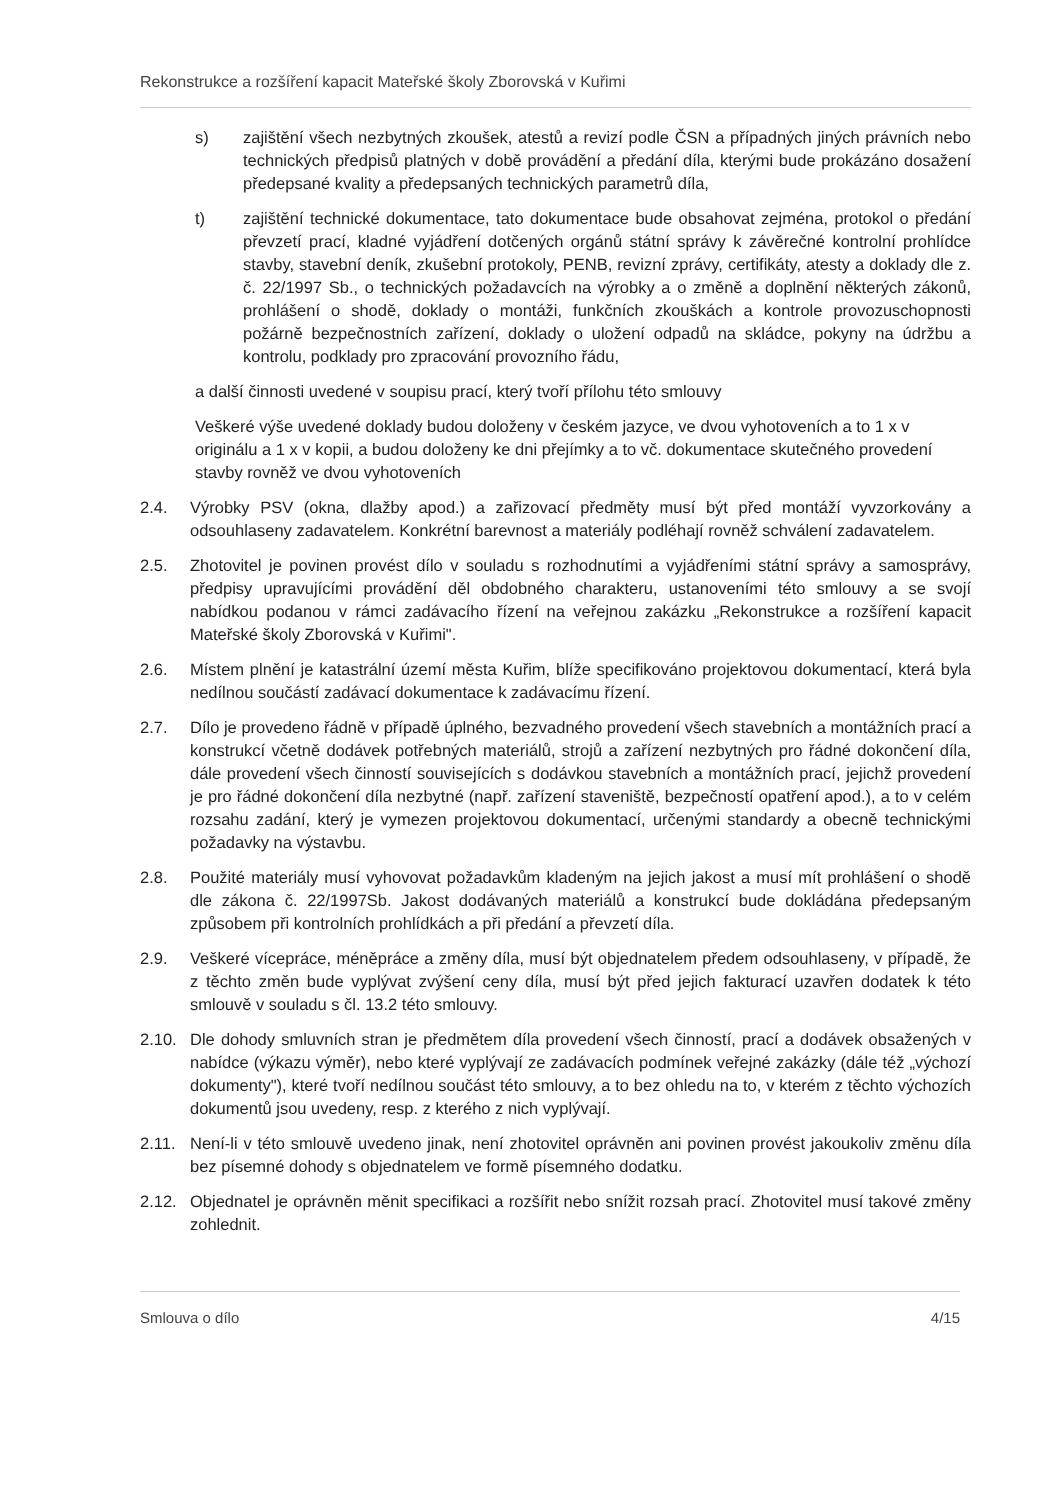Rekonstrukce a rozšíření kapacit Mateřské školy Zborovská v Kuřimi
s) zajištění všech nezbytných zkoušek, atestů a revizí podle ČSN a případných jiných právních nebo technických předpisů platných v době provádění a předání díla, kterými bude prokázáno dosažení předepsané kvality a předepsaných technických parametrů díla,
t) zajištění technické dokumentace, tato dokumentace bude obsahovat zejména, protokol o předání převzetí prací, kladné vyjádření dotčených orgánů státní správy k závěrečné kontrolní prohlídce stavby, stavební deník, zkušební protokoly, PENB, revizní zprávy, certifikáty, atesty a doklady dle z. č. 22/1997 Sb., o technických požadavcích na výrobky a o změně a doplnění některých zákonů, prohlášení o shodě, doklady o montáži, funkčních zkouškách a kontrole provozuschopnosti požárně bezpečnostních zařízení, doklady o uložení odpadů na skládce, pokyny na údržbu a kontrolu, podklady pro zpracování provozního řádu,
a další činnosti uvedené v soupisu prací, který tvoří přílohu této smlouvy
Veškeré výše uvedené doklady budou doloženy v českém jazyce, ve dvou vyhotoveních a to 1 x v originálu a 1 x v kopii, a budou doloženy ke dni přejímky a to vč. dokumentace skutečného provedení stavby rovněž ve dvou vyhotoveních
2.4. Výrobky PSV (okna, dlažby apod.) a zařizovací předměty musí být před montáží vyvzorkovány a odsouhlaseny zadavatelem. Konkrétní barevnost a materiály podléhají rovněž schválení zadavatelem.
2.5. Zhotovitel je povinen provést dílo v souladu s rozhodnutími a vyjádřeními státní správy a samosprávy, předpisy upravujícími provádění děl obdobného charakteru, ustanoveními této smlouvy a se svojí nabídkou podanou v rámci zadávacího řízení na veřejnou zakázku „Rekonstrukce a rozšíření kapacit Mateřské školy Zborovská v Kuřimi".
2.6. Místem plnění je katastrální území města Kuřim, blíže specifikováno projektovou dokumentací, která byla nedílnou součástí zadávací dokumentace k zadávacímu řízení.
2.7. Dílo je provedeno řádně v případě úplného, bezvadného provedení všech stavebních a montážních prací a konstrukcí včetně dodávek potřebných materiálů, strojů a zařízení nezbytných pro řádné dokončení díla, dále provedení všech činností souvisejících s dodávkou stavebních a montážních prací, jejichž provedení je pro řádné dokončení díla nezbytné (např. zařízení staveniště, bezpečností opatření apod.), a to v celém rozsahu zadání, který je vymezen projektovou dokumentací, určenými standardy a obecně technickými požadavky na výstavbu.
2.8. Použité materiály musí vyhovovat požadavkům kladeným na jejich jakost a musí mít prohlášení o shodě dle zákona č. 22/1997Sb. Jakost dodávaných materiálů a konstrukcí bude dokládána předepsaným způsobem při kontrolních prohlídkách a při předání a převzetí díla.
2.9. Veškeré vícepráce, méněpráce a změny díla, musí být objednatelem předem odsouhlaseny, v případě, že z těchto změn bude vyplývat zvýšení ceny díla, musí být před jejich fakturací uzavřen dodatek k této smlouvě v souladu s čl. 13.2 této smlouvy.
2.10. Dle dohody smluvních stran je předmětem díla provedení všech činností, prací a dodávek obsažených v nabídce (výkazu výměr), nebo které vyplývají ze zadávacích podmínek veřejné zakázky (dále též „výchozí dokumenty"), které tvoří nedílnou součást této smlouvy, a to bez ohledu na to, v kterém z těchto výchozích dokumentů jsou uvedeny, resp. z kterého z nich vyplývají.
2.11. Není-li v této smlouvě uvedeno jinak, není zhotovitel oprávněn ani povinen provést jakoukoliv změnu díla bez písemné dohody s objednatelem ve formě písemného dodatku.
2.12. Objednatel je oprávněn měnit specifikaci a rozšířit nebo snížit rozsah prací. Zhotovitel musí takové změny zohlednit.
Smlouva o dílo 4/15